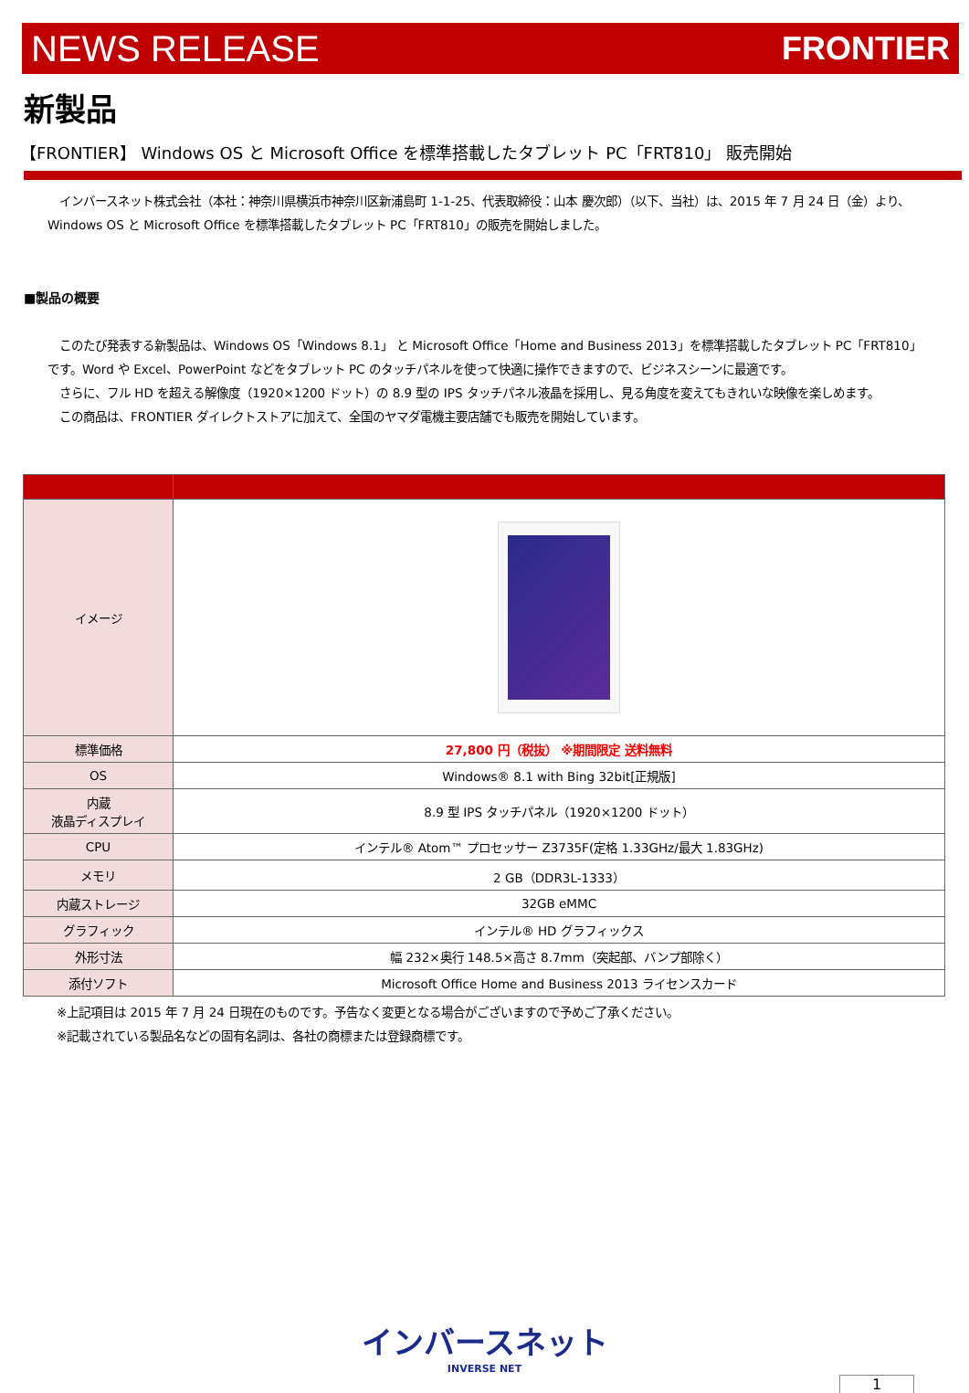NEWS RELEASE FRONTIER
新製品
【FRONTIER】 Windows OS と Microsoft Office を標準搭載したタブレット PC「FRT810」 販売開始
　インバースネット株式会社（本社：神奈川県横浜市神奈川区新浦島町 1-1-25、代表取締役：山本 慶次郎）（以下、当社）は、2015 年 7 月 24 日（金）より、Windows OS と Microsoft Office を標準搭載したタブレット PC「FRT810」の販売を開始しました。
■製品の概要
　このたび発表する新製品は、Windows OS「Windows 8.1」 と Microsoft Office「Home and Business 2013」を標準搭載したタブレット PC「FRT810」です。Word や Excel、PowerPoint などをタブレット PC のタッチパネルを使って快適に操作できますので、ビジネスシーンに最適です。
　さらに、フル HD を超える解像度（1920×1200 ドット）の 8.9 型の IPS タッチパネル液晶を採用し、見る角度を変えてもきれいな映像を楽しめます。
　この商品は、FRONTIER ダイレクトストアに加えて、全国のヤマダ電機主要店舗でも販売を開始しています。
| イメージ | |
| 標準価格 | 27,800 円（税抜） ※期間限定 送料無料 |
| OS | Windows® 8.1 with Bing 32bit[正規版] |
| 内蔵 液晶ディスプレイ | 8.9 型 IPS タッチパネル（1920×1200 ドット） |
| CPU | インテル® Atom™ プロセッサー Z3735F(定格 1.33GHz/最大 1.83GHz) |
| メモリ | 2 GB（DDR3L-1333） |
| 内蔵ストレージ | 32GB eMMC |
| グラフィック | インテル® HD グラフィックス |
| 外形寸法 | 幅 232×奥行 148.5×高さ 8.7mm（突起部、バンプ部除く） |
| 添付ソフト | Microsoft Office Home and Business 2013 ライセンスカード |
※上記項目は 2015 年 7 月 24 日現在のものです。予告なく変更となる場合がございますので予めご了承ください。
※記載されている製品名などの固有名詞は、各社の商標または登録商標です。
インバースネット
INVERSE NET
1